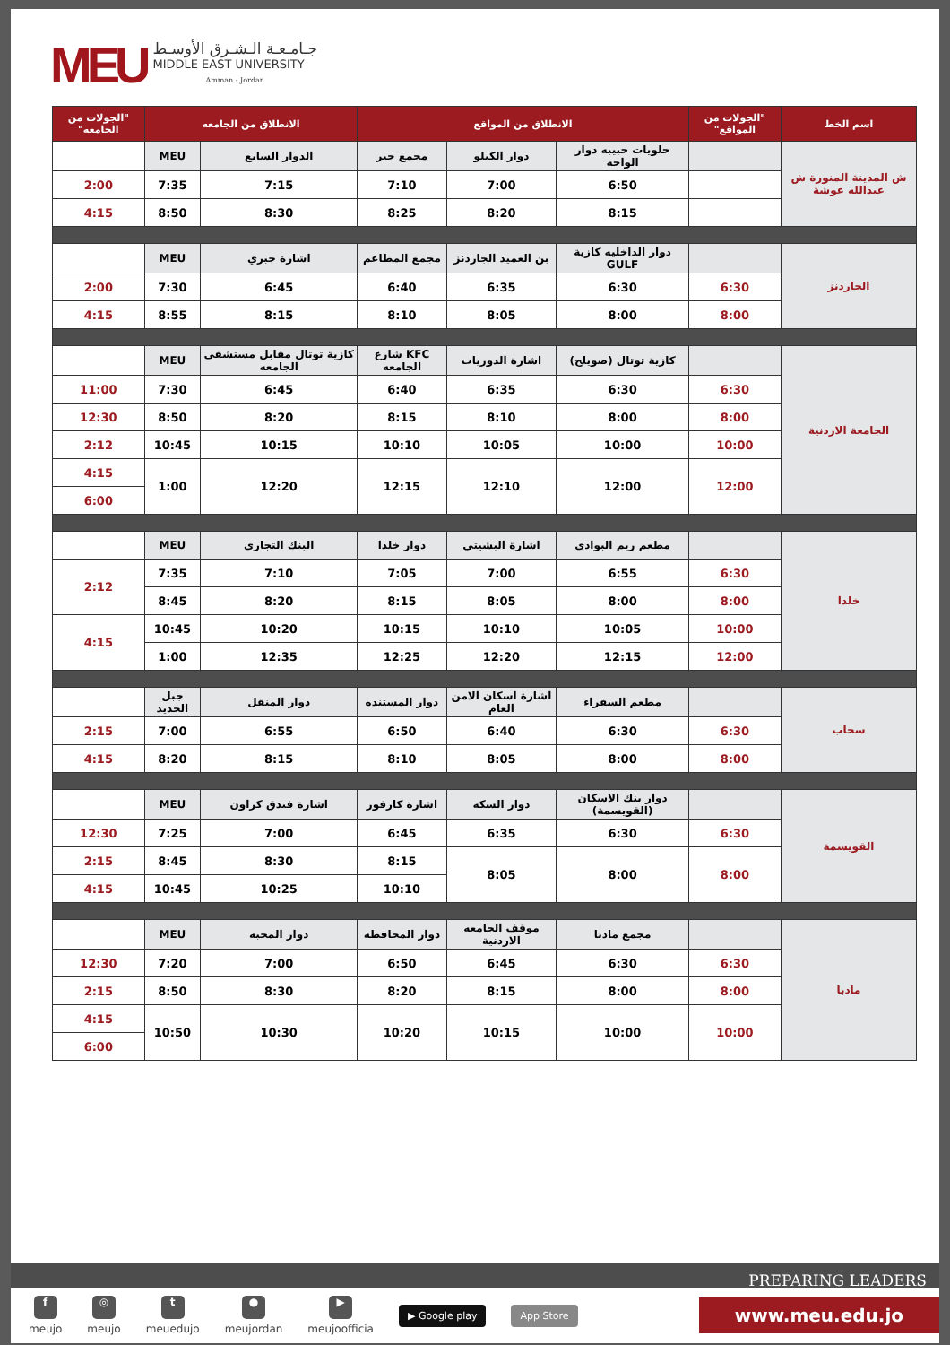MEU
جـامـعـة الـشـرق الأوسـط
MIDDLE EAST UNIVERSITY
Amman - Jordan
| اسم الخط | "الجولات من المواقع" | الانطلاق من المواقع | | | الانطلاق من الجامعه | | "الجولات من الجامعه" |
| --- | --- | --- | --- | --- | --- | --- | --- |
| ش المدينة المنورة ش عبدالله غوشة | | حلويات حبيبه دوار الواحه | دوار الكيلو | مجمع جبر | الدوار السابع | MEU | |
| | | 6:50 | 7:00 | 7:10 | 7:15 | 7:35 | 2:00 |
| | | 8:15 | 8:20 | 8:25 | 8:30 | 8:50 | 4:15 |
| الجاردنز | | دوار الداخليه كازية GULF | بن العميد الجاردنز | مجمع المطاعم | اشارة جبري | MEU | |
| | 6:30 | 6:30 | 6:35 | 6:40 | 6:45 | 7:30 | 2:00 |
| | 8:00 | 8:00 | 8:05 | 8:10 | 8:15 | 8:55 | 4:15 |
| الجامعة الاردنية | | كازية توتال (صويلح) | اشارة الدوريات | KFC شارع الجامعه | كازية توتال مقابل مستشفى الجامعه | MEU | |
| | 6:30 | 6:30 | 6:35 | 6:40 | 6:45 | 7:30 | 11:00 |
| | 8:00 | 8:00 | 8:10 | 8:15 | 8:20 | 8:50 | 12:30 |
| | 10:00 | 10:00 | 10:05 | 10:10 | 10:15 | 10:45 | 2:12 |
| | 12:00 | 12:00 | 12:10 | 12:15 | 12:20 | 1:00 | 4:15 |
| | | | | | | | 6:00 |
| خلدا | | مطعم ريم البوادي | اشارة البشيتي | دوار خلدا | البنك التجاري | MEU | |
| | 6:30 | 6:55 | 7:00 | 7:05 | 7:10 | 7:35 | 2:12 |
| | 8:00 | 8:00 | 8:05 | 8:15 | 8:20 | 8:45 | |
| | 10:00 | 10:05 | 10:10 | 10:15 | 10:20 | 10:45 | 4:15 |
| | 12:00 | 12:15 | 12:20 | 12:25 | 12:35 | 1:00 | |
| سحاب | | مطعم السفراء | اشارة اسكان الامن العام | دوار المستنده | دوار المنقل | جبل الحديد | |
| | 6:30 | 6:30 | 6:40 | 6:50 | 6:55 | 7:00 | 2:15 |
| | 8:00 | 8:00 | 8:05 | 8:10 | 8:15 | 8:20 | 4:15 |
| القويسمة | | دوار بنك الاسكان (القويسمة) | دوار السكه | اشارة كارفور | اشارة فندق كراون | MEU | |
| | 6:30 | 6:30 | 6:35 | 6:45 | 7:00 | 7:25 | 12:30 |
| | 8:00 | 8:00 | 8:05 | 8:15 | 8:30 | 8:45 | 2:15 |
| | | | | 10:10 | 10:25 | 10:45 | 4:15 |
| مادبا | | مجمع مادبا | موقف الجامعه الاردنية | دوار المحافظه | دوار المحبه | MEU | |
| | 6:30 | 6:30 | 6:45 | 6:50 | 7:00 | 7:20 | 12:30 |
| | 8:00 | 8:00 | 8:15 | 8:20 | 8:30 | 8:50 | 2:15 |
| | 10:00 | 10:00 | 10:15 | 10:20 | 10:30 | 10:50 | 4:15 |
| | | | | | | | 6:00 |
PREPARING LEADERS
f
meujo
◎
meujo
t
meuedujo
●
meujordan
▶
meujoofficia
▶ Google play App Store www.meu.edu.jo